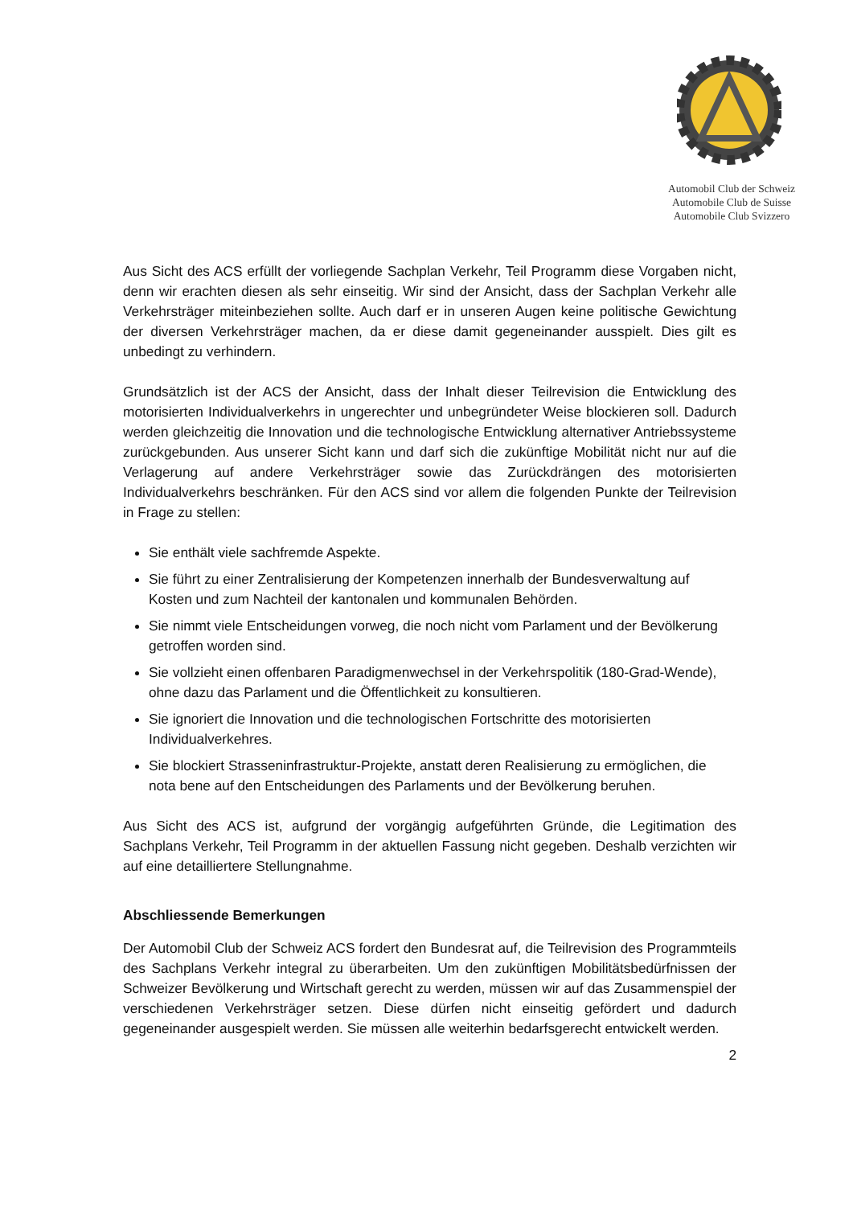Automobil Club der Schweiz
Automobile Club de Suisse
Automobile Club Svizzero
Aus Sicht des ACS erfüllt der vorliegende Sachplan Verkehr, Teil Programm diese Vorgaben nicht, denn wir erachten diesen als sehr einseitig. Wir sind der Ansicht, dass der Sachplan Verkehr alle Verkehrsträger miteinbeziehen sollte. Auch darf er in unseren Augen keine politische Gewichtung der diversen Verkehrsträger machen, da er diese damit gegeneinander ausspielt. Dies gilt es unbedingt zu verhindern.
Grundsätzlich ist der ACS der Ansicht, dass der Inhalt dieser Teilrevision die Entwicklung des motorisierten Individualverkehrs in ungerechter und unbegründeter Weise blockieren soll. Dadurch werden gleichzeitig die Innovation und die technologische Entwicklung alternativer Antriebssysteme zurückgebunden. Aus unserer Sicht kann und darf sich die zukünftige Mobilität nicht nur auf die Verlagerung auf andere Verkehrsträger sowie das Zurückdrängen des motorisierten Individualverkehrs beschränken. Für den ACS sind vor allem die folgenden Punkte der Teilrevision in Frage zu stellen:
Sie enthält viele sachfremde Aspekte.
Sie führt zu einer Zentralisierung der Kompetenzen innerhalb der Bundesverwaltung auf Kosten und zum Nachteil der kantonalen und kommunalen Behörden.
Sie nimmt viele Entscheidungen vorweg, die noch nicht vom Parlament und der Bevölkerung getroffen worden sind.
Sie vollzieht einen offenbaren Paradigmenwechsel in der Verkehrspolitik (180-Grad-Wende), ohne dazu das Parlament und die Öffentlichkeit zu konsultieren.
Sie ignoriert die Innovation und die technologischen Fortschritte des motorisierten Individualverkehres.
Sie blockiert Strasseninfrastruktur-Projekte, anstatt deren Realisierung zu ermöglichen, die nota bene auf den Entscheidungen des Parlaments und der Bevölkerung beruhen.
Aus Sicht des ACS ist, aufgrund der vorgängig aufgeführten Gründe, die Legitimation des Sachplans Verkehr, Teil Programm in der aktuellen Fassung nicht gegeben. Deshalb verzichten wir auf eine detailliertere Stellungnahme.
Abschliessende Bemerkungen
Der Automobil Club der Schweiz ACS fordert den Bundesrat auf, die Teilrevision des Programmteils des Sachplans Verkehr integral zu überarbeiten. Um den zukünftigen Mobilitätsbedürfnissen der Schweizer Bevölkerung und Wirtschaft gerecht zu werden, müssen wir auf das Zusammenspiel der verschiedenen Verkehrsträger setzen. Diese dürfen nicht einseitig gefördert und dadurch gegeneinander ausgespielt werden. Sie müssen alle weiterhin bedarfsgerecht entwickelt werden.
2